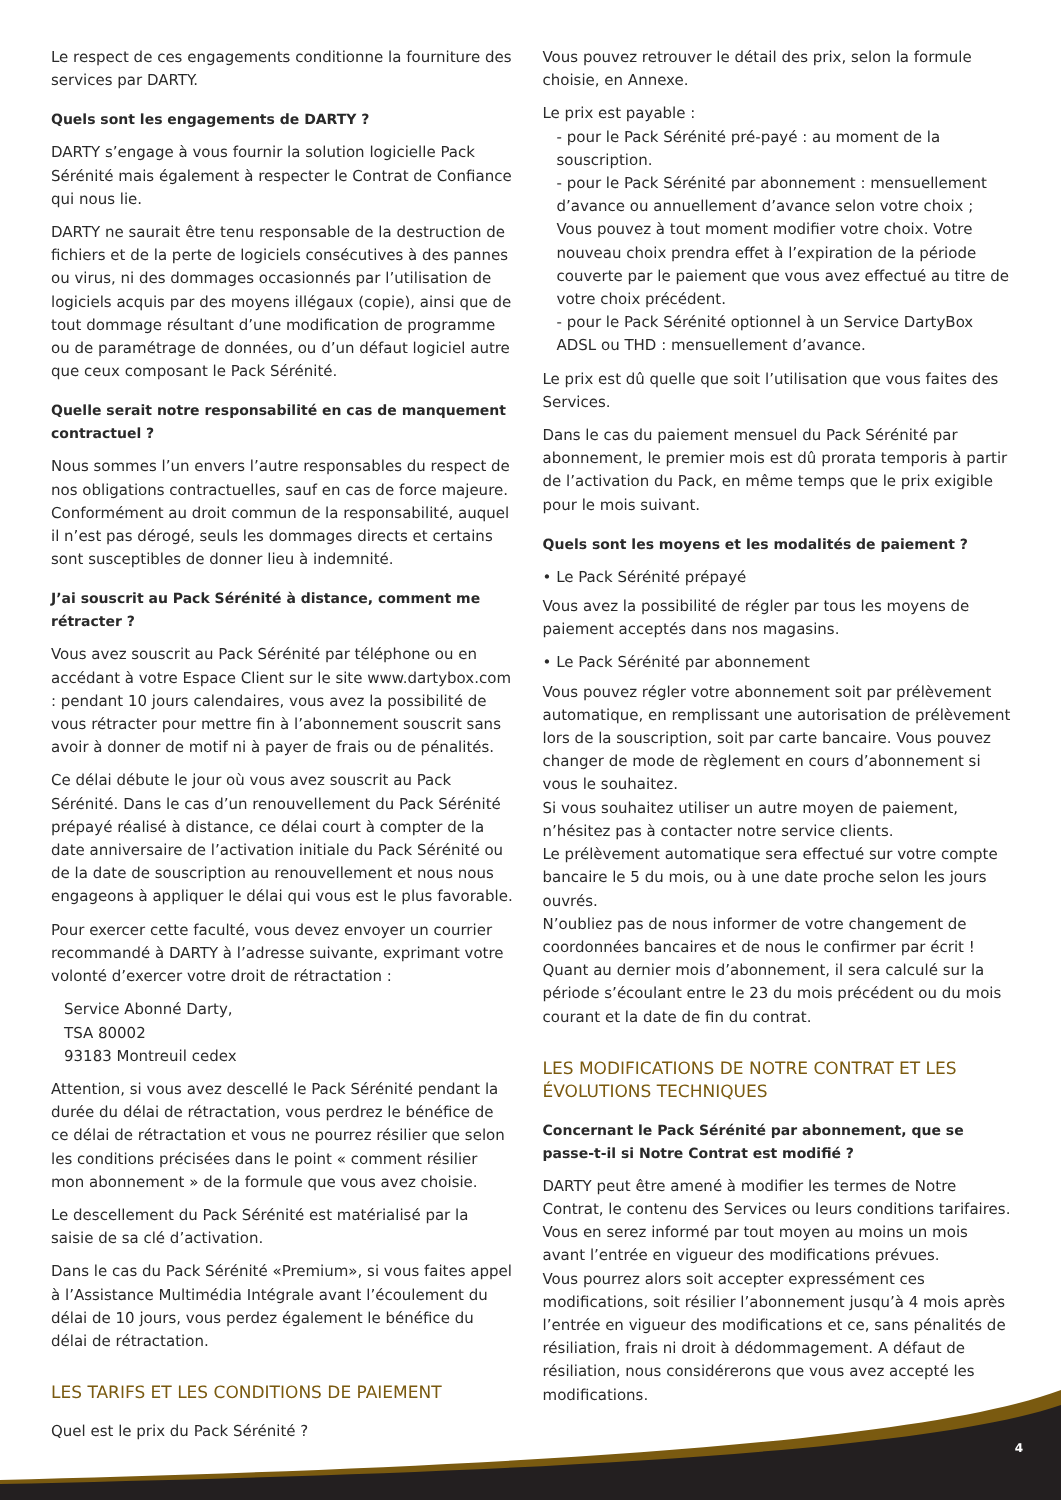Le respect de ces engagements conditionne la fourniture des services par DARTY.
Quels sont les engagements de DARTY ?
DARTY s’engage à vous fournir la solution logicielle Pack Sérénité mais également à respecter le Contrat de Confiance qui nous lie.
DARTY ne saurait être tenu responsable de la destruction de fichiers et de la perte de logiciels consécutives à des pannes ou virus, ni des dommages occasionnés par l’utilisation de logiciels acquis par des moyens illégaux (copie), ainsi que de tout dommage résultant d’une modification de programme ou de paramétrage de données, ou d’un défaut logiciel autre que ceux composant le Pack Sérénité.
Quelle serait notre responsabilité en cas de manquement contractuel ?
Nous sommes l’un envers l’autre responsables du respect de nos obligations contractuelles, sauf en cas de force majeure. Conformément au droit commun de la responsabilité, auquel il n’est pas dérogé, seuls les dommages directs et certains sont susceptibles de donner lieu à indemnité.
J’ai souscrit au Pack Sérénité à distance, comment me rétracter ?
Vous avez souscrit au Pack Sérénité par téléphone ou en accédant à votre Espace Client sur le site www.dartybox.com : pendant 10 jours calendaires, vous avez la possibilité de vous rétracter pour mettre fin à l’abonnement souscrit sans avoir à donner de motif ni à payer de frais ou de pénalités.
Ce délai débute le jour où vous avez souscrit au Pack Sérénité. Dans le cas d’un renouvellement du Pack Sérénité prépayé réalisé à distance, ce délai court à compter de la date anniversaire de l’activation initiale du Pack Sérénité ou de la date de souscription au renouvellement et nous nous engageons à appliquer le délai qui vous est le plus favorable.
Pour exercer cette faculté, vous devez envoyer un courrier recommandé à DARTY à l’adresse suivante, exprimant votre volonté d’exercer votre droit de rétractation :
Service Abonné Darty,
TSA 80002
93183 Montreuil cedex
Attention, si vous avez descellé le Pack Sérénité pendant la durée du délai de rétractation, vous perdrez le bénéfice de ce délai de rétractation et vous ne pourrez résilier que selon les conditions précisées dans le point « comment résilier mon abonnement » de la formule que vous avez choisie.
Le descellement du Pack Sérénité est matérialisé par la saisie de sa clé d’activation.
Dans le cas du Pack Sérénité «Premium», si vous faites appel à l’Assistance Multimédia Intégrale avant l’écoulement du délai de 10 jours, vous perdez également le bénéfice du délai de rétractation.
LES TARIFS ET LES CONDITIONS DE PAIEMENT
Quel est le prix du Pack Sérénité ?
Vous pouvez retrouver le détail des prix, selon la formule choisie, en Annexe.
Le prix est payable :
- pour le Pack Sérénité pré-payé : au moment de la souscription.
- pour le Pack Sérénité par abonnement : mensuellement d’avance ou annuellement d’avance selon votre choix ; Vous pouvez à tout moment modifier votre choix. Votre nouveau choix prendra effet à l’expiration de la période couverte par le paiement que vous avez effectué au titre de votre choix précédent.
- pour le Pack Sérénité optionnel à un Service DartyBox ADSL ou THD : mensuellement d’avance.
Le prix est dû quelle que soit l’utilisation que vous faites des Services.
Dans le cas du paiement mensuel du Pack Sérénité par abonnement, le premier mois est dû prorata temporis à partir de l’activation du Pack, en même temps que le prix exigible pour le mois suivant.
Quels sont les moyens et les modalités de paiement ?
• Le Pack Sérénité prépayé
Vous avez la possibilité de régler par tous les moyens de paiement acceptés dans nos magasins.
• Le Pack Sérénité par abonnement
Vous pouvez régler votre abonnement soit par prélèvement automatique, en remplissant une autorisation de prélèvement lors de la souscription, soit par carte bancaire. Vous pouvez changer de mode de règlement en cours d’abonnement si vous le souhaitez.
Si vous souhaitez utiliser un autre moyen de paiement, n’hésitez pas à contacter notre service clients.
Le prélèvement automatique sera effectué sur votre compte bancaire le 5 du mois, ou à une date proche selon les jours ouvrés.
N’oubliez pas de nous informer de votre changement de coordonnées bancaires et de nous le confirmer par écrit !
Quant au dernier mois d’abonnement, il sera calculé sur la période s’écoulant entre le 23 du mois précédent ou du mois courant et la date de fin du contrat.
LES MODIFICATIONS DE NOTRE CONTRAT ET LES ÉVOLUTIONS TECHNIQUES
Concernant le Pack Sérénité par abonnement, que se passe-t-il si Notre Contrat est modifié ?
DARTY peut être amené à modifier les termes de Notre Contrat, le contenu des Services ou leurs conditions tarifaires.
Vous en serez informé par tout moyen au moins un mois avant l’entrée en vigueur des modifications prévues.
Vous pourrez alors soit accepter expressément ces modifications, soit résilier l’abonnement jusqu’à 4 mois après l’entrée en vigueur des modifications et ce, sans pénalités de résiliation, frais ni droit à dédommagement. A défaut de résiliation, nous considérerons que vous avez accepté les modifications.
4